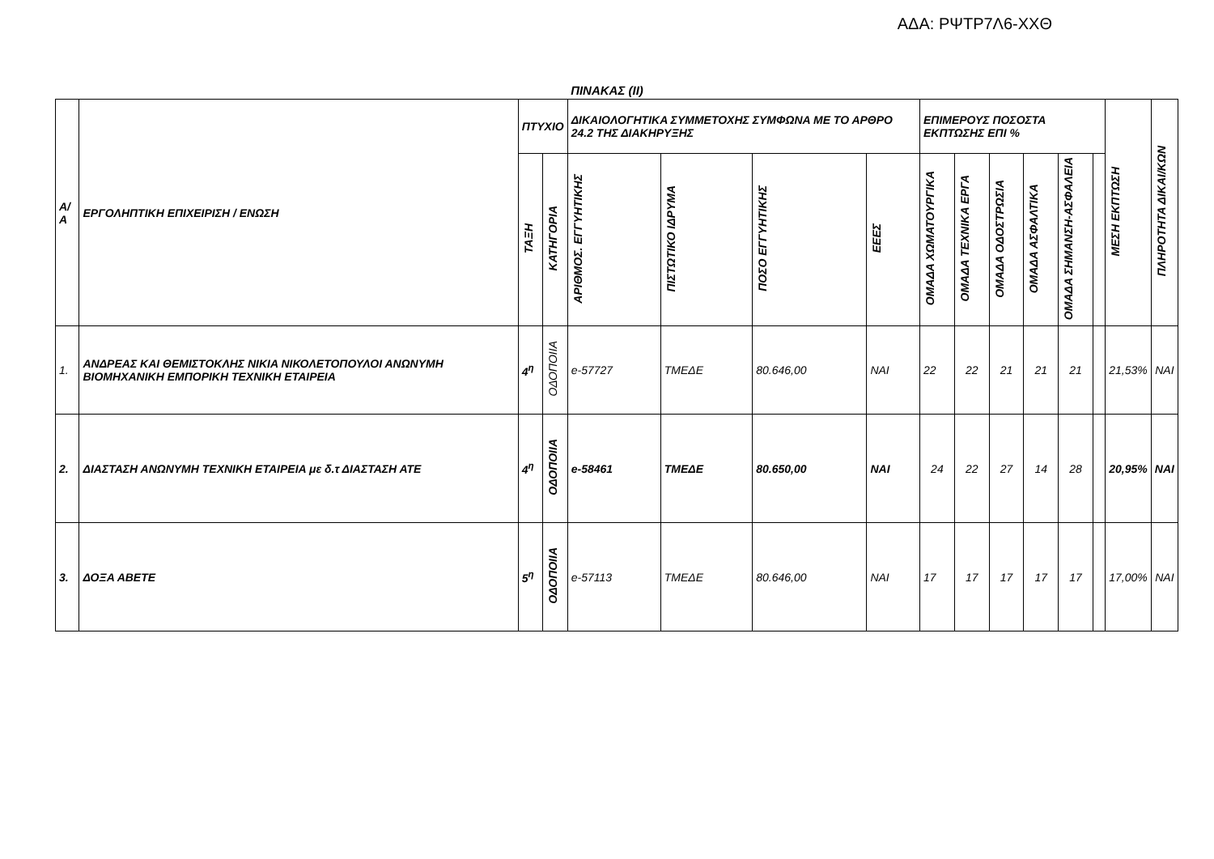ΑΔΑ: ΡΨΤΡ7Λ6-ΧΧΘ
ΠΙΝΑΚΑΣ (ΙΙ)
| Α/Α | ΕΡΓΟΛΗΠΤΙΚΗ ΕΠΙΧΕΙΡΙΣΗ / ΕΝΩΣΗ | ΠΤΥΧΙΟ | | ΔΙΚΑΙΟΛΟΓΗΤΙΚΑ ΣΥΜΜΕΤΟΧΗΣ ΣΥΜΦΩΝΑ ΜΕ ΤΟ ΑΡΘΡΟ 24.2 ΤΗΣ ΔΙΑΚΗΡΥΞΗΣ | | | | ΕΠΙΜΕΡΟΥΣ ΠΟΣΟΣΤΑ ΕΚΠΤΩΣΗΣ ΕΠΙ % | | | | | | ΜΕΣΗ ΕΚΠΤΩΣΗ | ΠΛΗΡΟΤΗΤΑ ΔΙΚΑΙ/ΚΩΝ |
| --- | --- | --- | --- | --- | --- | --- | --- | --- | --- | --- | --- | --- | --- | --- | --- |
| | | ΤΑΞΗ | ΚΑΤΗΓΟΡΙΑ | ΑΡΙΘΜΟΣ. ΕΓΓΥΗΤΙΚΗΣ | ΠΙΣΤΩΤΙΚΟ ΙΔΡΥΜΑ | ΠΟΣΟ ΕΓΓΥΗΤΙΚΗΣ | ΕΕΕΣ | ΟΜΑΔΑ ΧΩΜΑΤΟΥΡΓΙΚΑ | ΟΜΑΔΑ ΤΕΧΝΙΚΑ ΕΡΓΑ | ΟΜΑΔΑ ΟΔΟΣΤΡΩΣΙΑ | ΟΜΑΔΑ ΑΣΦΑΛΤΙΚΑ | ΟΜΑΔΑ ΣΗΜΑΝΣΗ-ΑΣΦΑΛΕΙΑ | | | |
| 1. | ΑΝΔΡΕΑΣ ΚΑΙ ΘΕΜΙΣΤΟΚΛΗΣ ΝΙΚΙΑ ΝΙΚΟΛΕΤΟΠΟΥΛΟΙ ΑΝΩΝΥΜΗ ΒΙΟΜΗΧΑΝΙΚΗ ΕΜΠΟΡΙΚΗ ΤΕΧΝΙΚΗ ΕΤΑΙΡΕΙΑ | 4<sup>η</sup> | ΟΔΟΠΟΙΙΑ | e-57727 | ΤΜΕΔΕ | 80.646,00 | ΝΑΙ | 22 | 22 | 21 | 21 | 21 | | 21,53% | ΝΑΙ |
| 2. | ΔΙΑΣΤΑΣΗ ΑΝΩΝΥΜΗ ΤΕΧΝΙΚΗ ΕΤΑΙΡΕΙΑ με δ.τ ΔΙΑΣΤΑΣΗ ΑΤΕ | 4<sup>η</sup> | ΟΔΟΠΟΙΙΑ | e-58461 | ΤΜΕΔΕ | 80.650,00 | ΝΑΙ | 24 | 22 | 27 | 14 | 28 | | 20,95% | ΝΑΙ |
| 3. | ΔΟΞΑ ΑΒΕΤΕ | 5<sup>η</sup> | ΟΔΟΠΟΙΙΑ | e-57113 | ΤΜΕΔΕ | 80.646,00 | ΝΑΙ | 17 | 17 | 17 | 17 | 17 | | 17,00% | ΝΑΙ |